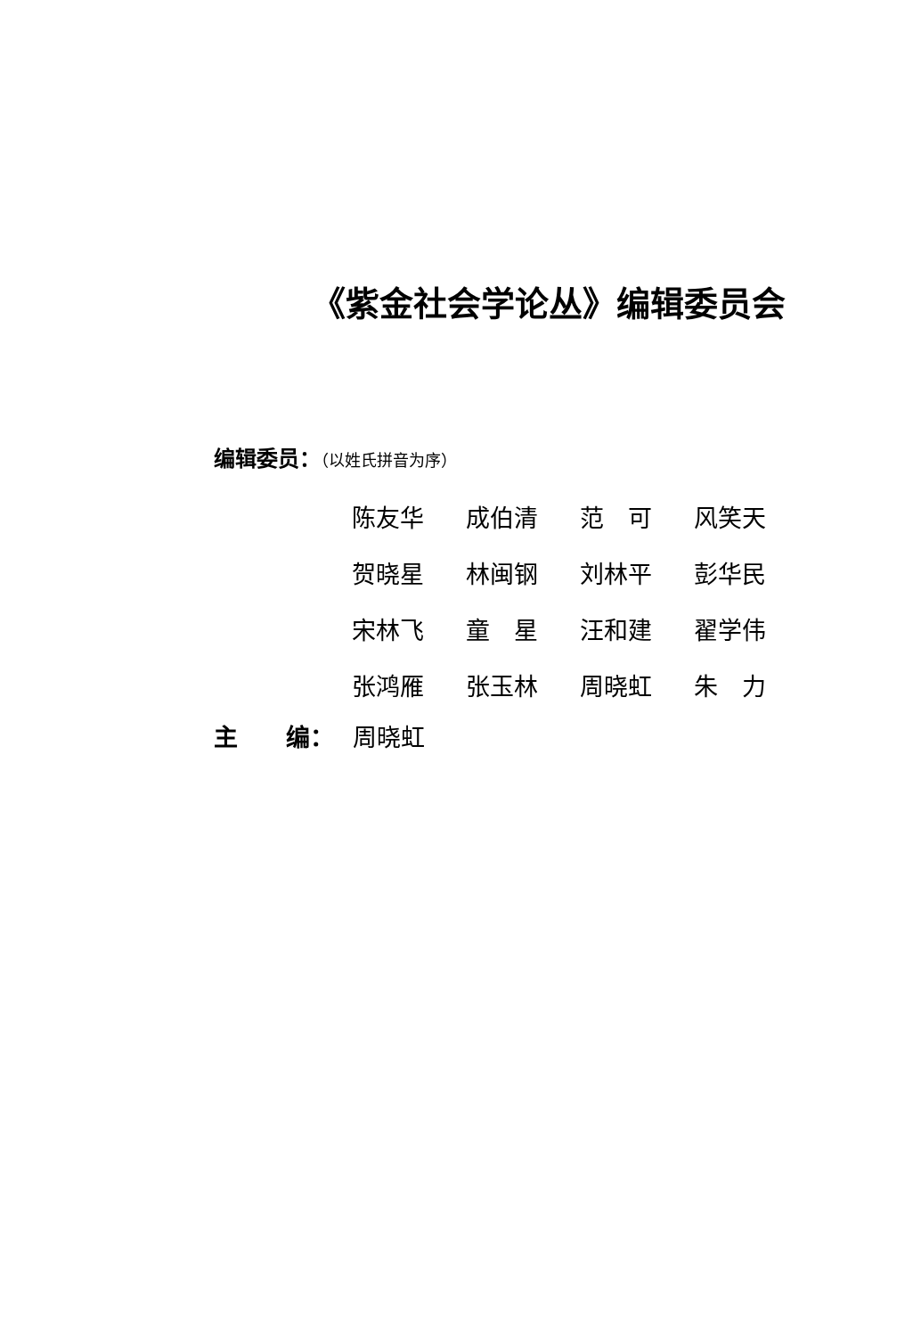《紫金社会学论丛》编辑委员会
编辑委员：（以姓氏拼音为序）
| 陈友华 | 成伯清 | 范 可 | 风笑天 |
| 贺晓星 | 林闽钢 | 刘林平 | 彭华民 |
| 宋林飞 | 童 星 | 汪和建 | 翟学伟 |
| 张鸿雁 | 张玉林 | 周晓虹 | 朱 力 |
主　　编： 周晓虹